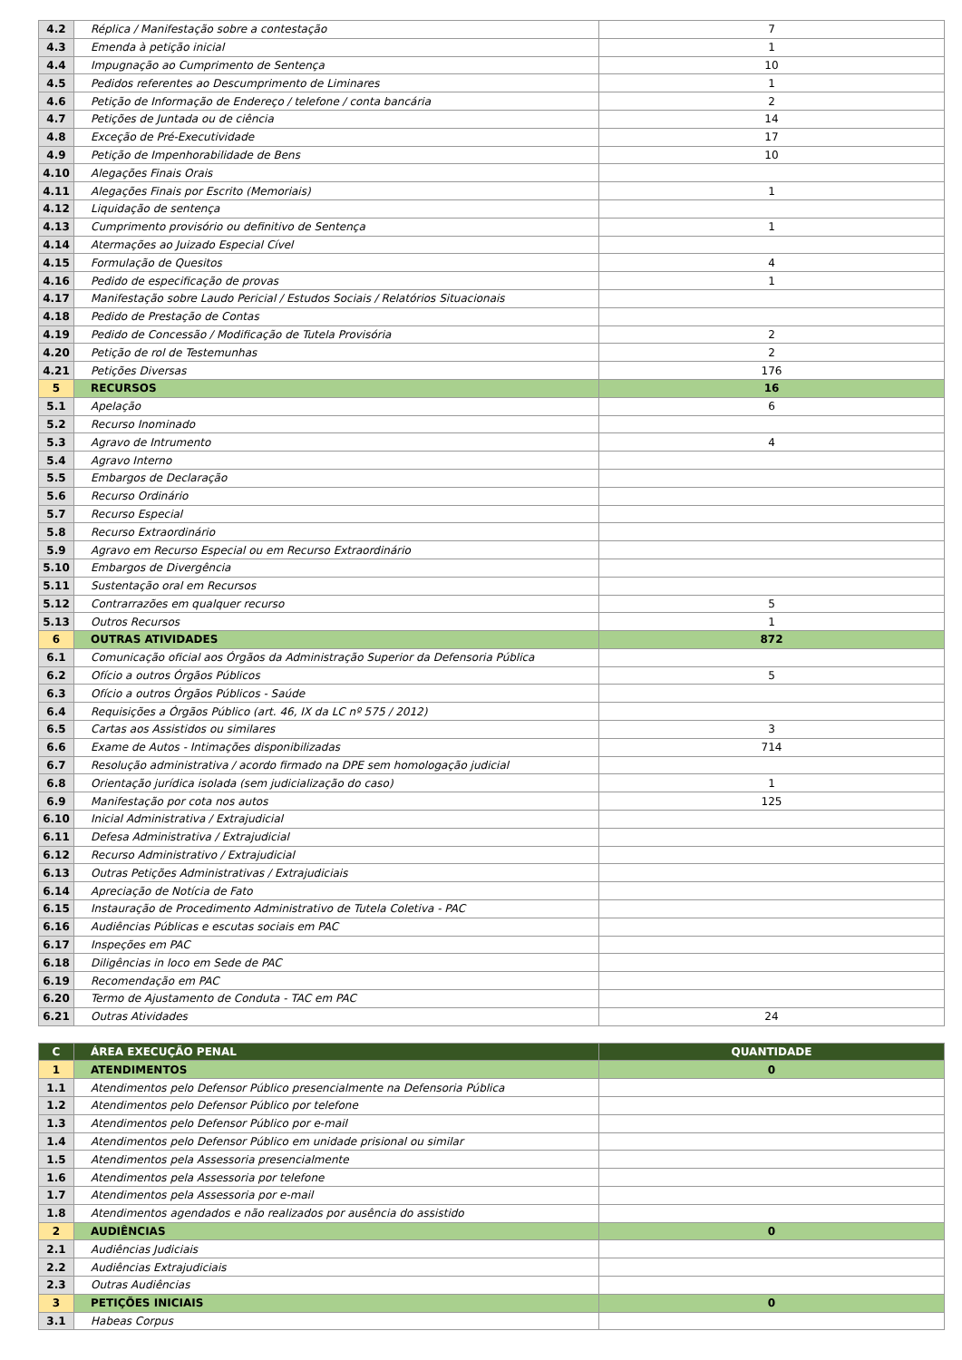| 4.2 | Réplica / Manifestação sobre a contestação | 7 |
| 4.3 | Emenda à petição inicial | 1 |
| 4.4 | Impugnação ao Cumprimento de Sentença | 10 |
| 4.5 | Pedidos referentes ao Descumprimento de Liminares | 1 |
| 4.6 | Petição de Informação de Endereço / telefone / conta bancária | 2 |
| 4.7 | Petições de Juntada ou de ciência | 14 |
| 4.8 | Exceção de Pré-Executividade | 17 |
| 4.9 | Petição de Impenhorabilidade de Bens | 10 |
| 4.10 | Alegações Finais Orais | |
| 4.11 | Alegações Finais por Escrito (Memoriais) | 1 |
| 4.12 | Liquidação de sentença | |
| 4.13 | Cumprimento provisório ou definitivo de Sentença | 1 |
| 4.14 | Atermações ao Juizado Especial Cível | |
| 4.15 | Formulação de Quesitos | 4 |
| 4.16 | Pedido de especificação de provas | 1 |
| 4.17 | Manifestação sobre Laudo Pericial / Estudos Sociais / Relatórios Situacionais | |
| 4.18 | Pedido de Prestação de Contas | |
| 4.19 | Pedido de Concessão / Modificação de Tutela Provisória | 2 |
| 4.20 | Petição de rol de Testemunhas | 2 |
| 4.21 | Petições Diversas | 176 |
| 5 | RECURSOS | 16 |
| 5.1 | Apelação | 6 |
| 5.2 | Recurso Inominado | |
| 5.3 | Agravo de Intrumento | 4 |
| 5.4 | Agravo Interno | |
| 5.5 | Embargos de Declaração | |
| 5.6 | Recurso Ordinário | |
| 5.7 | Recurso Especial | |
| 5.8 | Recurso Extraordinário | |
| 5.9 | Agravo em Recurso Especial ou em Recurso Extraordinário | |
| 5.10 | Embargos de Divergência | |
| 5.11 | Sustentação oral em Recursos | |
| 5.12 | Contrarrazões em qualquer recurso | 5 |
| 5.13 | Outros Recursos | 1 |
| 6 | OUTRAS ATIVIDADES | 872 |
| 6.1 | Comunicação oficial aos Órgãos da Administração Superior da Defensoria Pública | |
| 6.2 | Ofício a outros Órgãos Públicos | 5 |
| 6.3 | Ofício a outros Órgãos Públicos - Saúde | |
| 6.4 | Requisições a Órgãos Público (art. 46, IX da LC nº 575 / 2012) | |
| 6.5 | Cartas aos Assistidos ou similares | 3 |
| 6.6 | Exame de Autos - Intimações disponibilizadas | 714 |
| 6.7 | Resolução administrativa / acordo firmado na DPE sem homologação judicial | |
| 6.8 | Orientação jurídica isolada (sem judicialização do caso) | 1 |
| 6.9 | Manifestação por cota nos autos | 125 |
| 6.10 | Inicial Administrativa / Extrajudicial | |
| 6.11 | Defesa Administrativa / Extrajudicial | |
| 6.12 | Recurso Administrativo / Extrajudicial | |
| 6.13 | Outras Petições Administrativas / Extrajudiciais | |
| 6.14 | Apreciação de Notícia de Fato | |
| 6.15 | Instauração de Procedimento Administrativo de Tutela Coletiva - PAC | |
| 6.16 | Audiências Públicas e escutas sociais em PAC | |
| 6.17 | Inspeções em PAC | |
| 6.18 | Diligências in loco em Sede de PAC | |
| 6.19 | Recomendação em PAC | |
| 6.20 | Termo de Ajustamento de Conduta - TAC em PAC | |
| 6.21 | Outras Atividades | 24 |
| C | ÁREA EXECUÇÃO PENAL | QUANTIDADE |
| --- | --- | --- |
| 1 | ATENDIMENTOS | 0 |
| 1.1 | Atendimentos pelo Defensor Público presencialmente na Defensoria Pública | |
| 1.2 | Atendimentos pelo Defensor Público por telefone | |
| 1.3 | Atendimentos pelo Defensor Público por e-mail | |
| 1.4 | Atendimentos pelo Defensor Público em unidade prisional ou similar | |
| 1.5 | Atendimentos pela Assessoria presencialmente | |
| 1.6 | Atendimentos pela Assessoria por telefone | |
| 1.7 | Atendimentos pela Assessoria por e-mail | |
| 1.8 | Atendimentos agendados e não realizados por ausência do assistido | |
| 2 | AUDIÊNCIAS | 0 |
| 2.1 | Audiências Judiciais | |
| 2.2 | Audiências Extrajudiciais | |
| 2.3 | Outras Audiências | |
| 3 | PETIÇÕES INICIAIS | 0 |
| 3.1 | Habeas Corpus | |